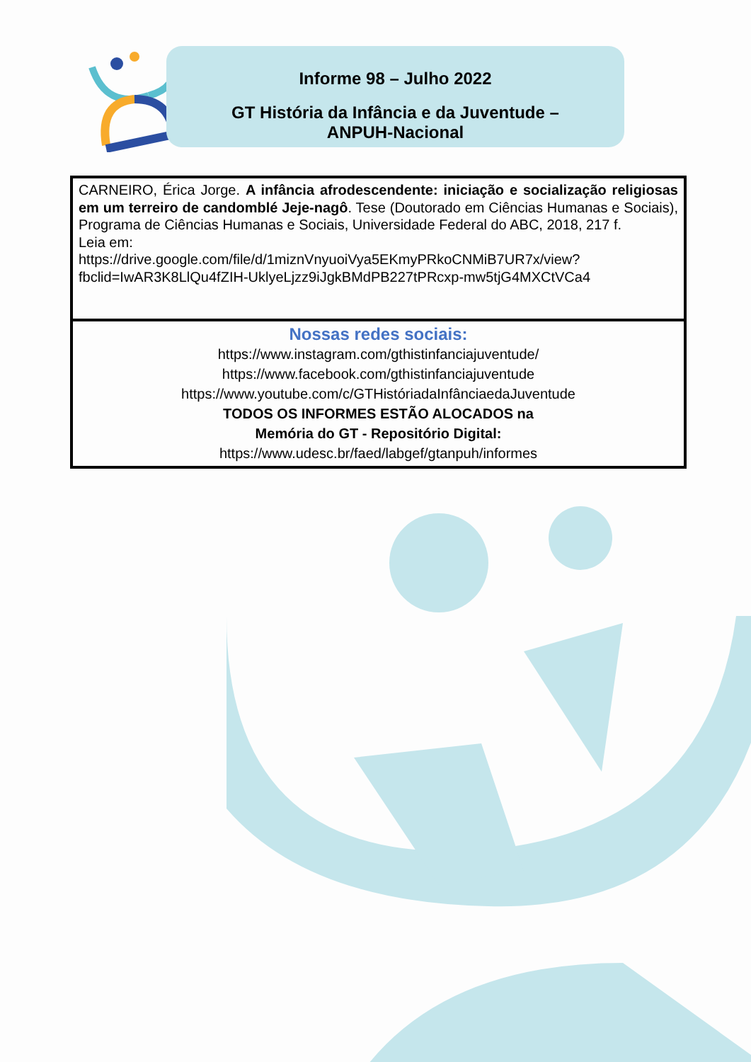Informe 98 – Julho 2022
GT História da Infância e da Juventude –
ANPUH-Nacional
| CARNEIRO, Érica Jorge. A infância afrodescendente: iniciação e socialização religiosas em um terreiro de candomblé Jeje-nagô . Tese (Doutorado em Ciências Humanas e Sociais), Programa de Ciências Humanas e Sociais, Universidade Federal do ABC, 2018, 217 f. Leia em: https://drive.google.com/file/d/1miznVnyuoiVya5EKmyPRkoCNMiB7UR7x/view?fbclid=IwAR3K8LlQu4fZIH-UklyeLjzz9iJgkBMdPB227tPRcxp-mw5tjG4MXCtVCa4 |
| Nossas redes sociais: https://www.instagram.com/gthistinfanciajuventude/ https://www.facebook.com/gthistinfanciajuventude https://www.youtube.com/c/GTHistóriadaInfânciaedaJuventude TODOS OS INFORMES ESTÃO ALOCADOS na Memória do GT - Repositório Digital: https://www.udesc.br/faed/labgef/gtanpuh/informes |